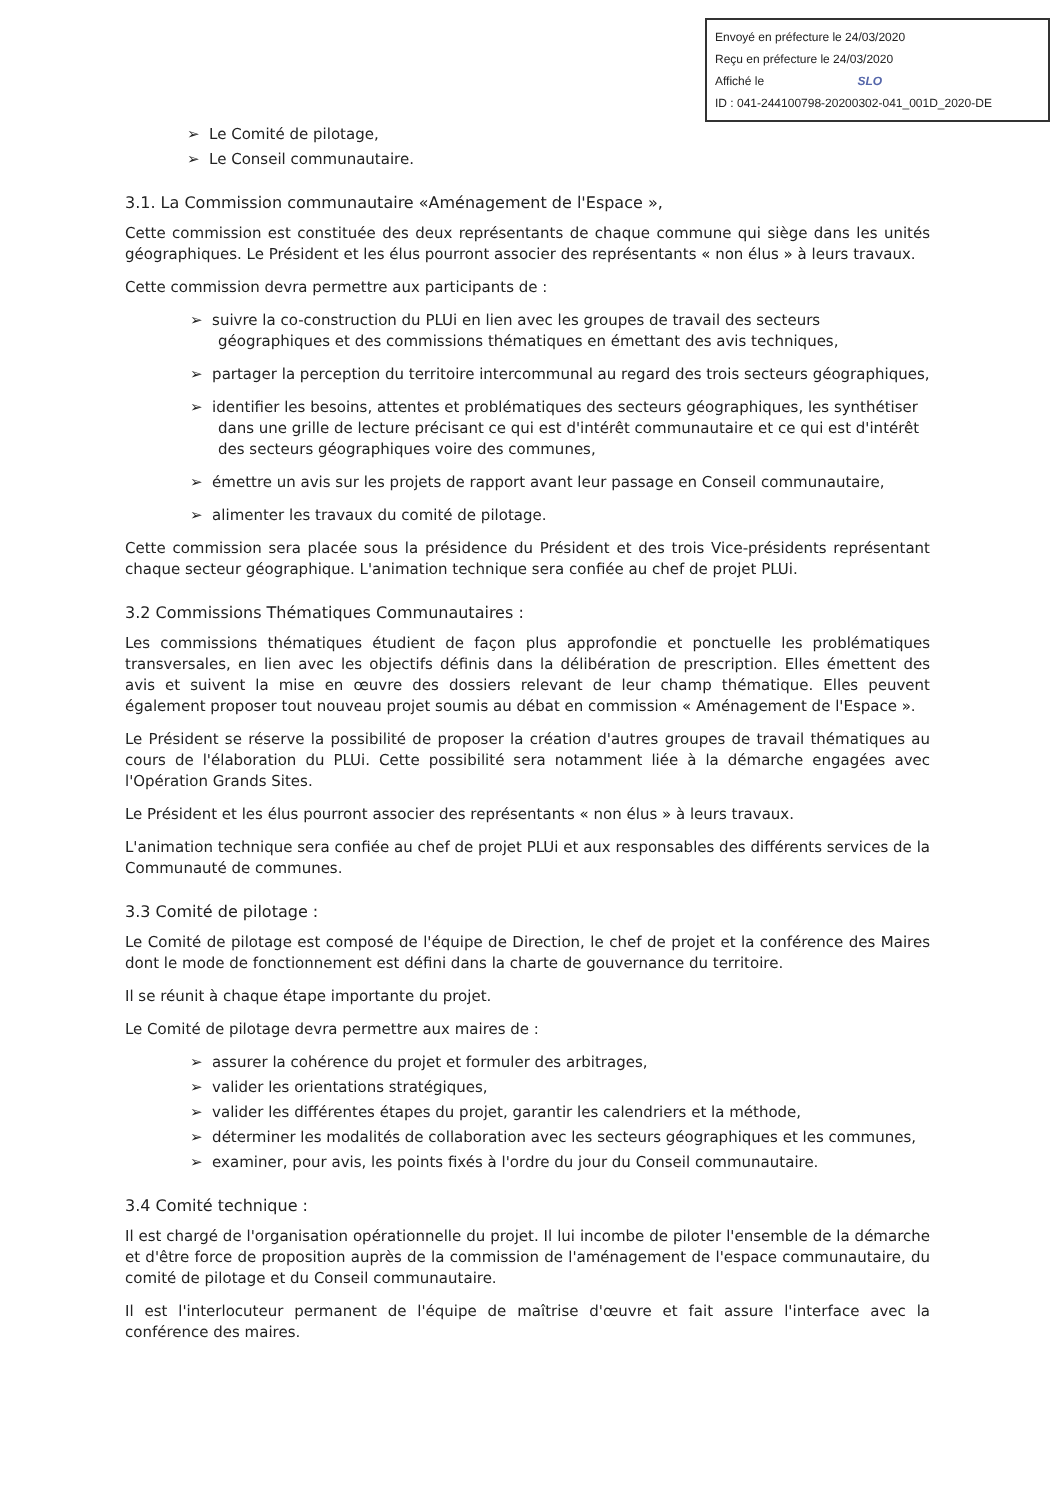Envoyé en préfecture le 24/03/2020
Reçu en préfecture le 24/03/2020
Affiché le SLO
ID : 041-244100798-20200302-041_001D_2020-DE
➢ Le Comité de pilotage,
➢ Le Conseil communautaire.
3.1. La Commission communautaire «Aménagement de l'Espace »,
Cette commission est constituée des deux représentants de chaque commune qui siège dans les unités géographiques. Le Président et les élus pourront associer des représentants « non élus » à leurs travaux.
Cette commission devra permettre aux participants de :
➢ suivre la co-construction du PLUi en lien avec les groupes de travail des secteurs géographiques et des commissions thématiques en émettant des avis techniques,
➢ partager la perception du territoire intercommunal au regard des trois secteurs géographiques,
➢ identifier les besoins, attentes et problématiques des secteurs géographiques, les synthétiser dans une grille de lecture précisant ce qui est d'intérêt communautaire et ce qui est d'intérêt des secteurs géographiques voire des communes,
➢ émettre un avis sur les projets de rapport avant leur passage en Conseil communautaire,
➢ alimenter les travaux du comité de pilotage.
Cette commission sera placée sous la présidence du Président et des trois Vice-présidents représentant chaque secteur géographique. L'animation technique sera confiée au chef de projet PLUi.
3.2 Commissions Thématiques Communautaires :
Les commissions thématiques étudient de façon plus approfondie et ponctuelle les problématiques transversales, en lien avec les objectifs définis dans la délibération de prescription. Elles émettent des avis et suivent la mise en œuvre des dossiers relevant de leur champ thématique. Elles peuvent également proposer tout nouveau projet soumis au débat en commission « Aménagement de l'Espace ».
Le Président se réserve la possibilité de proposer la création d'autres groupes de travail thématiques au cours de l'élaboration du PLUi. Cette possibilité sera notamment liée à la démarche engagées avec l'Opération Grands Sites.
Le Président et les élus pourront associer des représentants « non élus » à leurs travaux.
L'animation technique sera confiée au chef de projet PLUi et aux responsables des différents services de la Communauté de communes.
3.3 Comité de pilotage :
Le Comité de pilotage est composé de l'équipe de Direction, le chef de projet et la conférence des Maires dont le mode de fonctionnement est défini dans la charte de gouvernance du territoire.
Il se réunit à chaque étape importante du projet.
Le Comité de pilotage devra permettre aux maires de :
➢ assurer la cohérence du projet et formuler des arbitrages,
➢ valider les orientations stratégiques,
➢ valider les différentes étapes du projet, garantir les calendriers et la méthode,
➢ déterminer les modalités de collaboration avec les secteurs géographiques et les communes,
➢ examiner, pour avis, les points fixés à l'ordre du jour du Conseil communautaire.
3.4 Comité technique :
Il est chargé de l'organisation opérationnelle du projet. Il lui incombe de piloter l'ensemble de la démarche et d'être force de proposition auprès de la commission de l'aménagement de l'espace communautaire, du comité de pilotage et du Conseil communautaire.
Il est l'interlocuteur permanent de l'équipe de maîtrise d'œuvre et fait assure l'interface avec la conférence des maires.